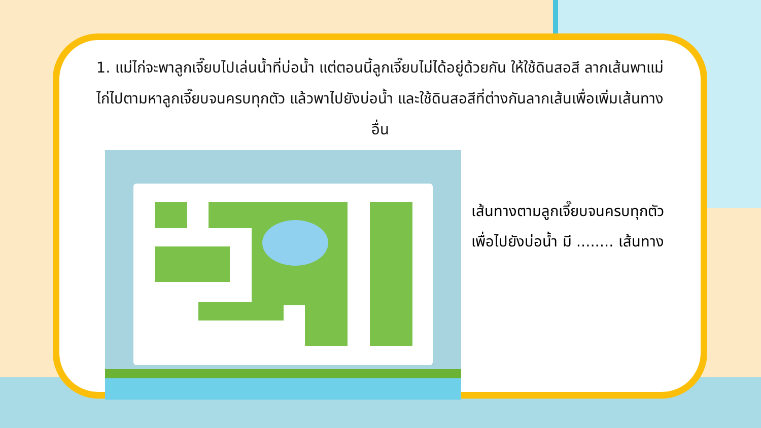1. แม่ไก่จะพาลูกเจี๊ยบไปเล่นน้ำที่บ่อน้ำ แต่ตอนนี้ลูกเจี๊ยบไม่ได้อยู่ด้วยกัน ให้ใช้ดินสอสี ลากเส้นพาแม่ไก่ไปตามหาลูกเจี๊ยบจนครบทุกตัว แล้วพาไปยังบ่อน้ำ และใช้ดินสอสีที่ต่างกันลากเส้นเพื่อเพิ่มเส้นทางอื่น
เส้นทางตามลูกเจี๊ยบจนครบทุกตัว
เพื่อไปยังบ่อน้ำ มี ........ เส้นทาง